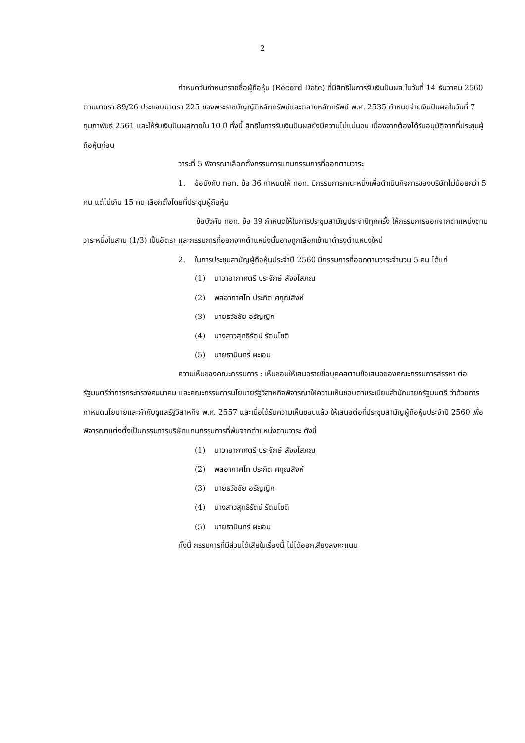2
กำหนดวันกำหนดรายชื่อผู้ถือหุ้น (Record Date) ที่มีสิทธิในการรับเงินปันผล ในวันที่ 14 ธันวาคม 2560 ตามมาตรา 89/26 ประกอบมาตรา 225 ของพระราชบัญญัติหลักทรัพย์และตลาดหลักทรัพย์ พ.ศ. 2535 กำหนดจ่ายเงินปันผลในวันที่ 7 กุมภาพันธ์ 2561 และให้รับเงินปันผลภายใน 10 ปี ทั้งนี้ สิทธิในการรับเงินปันผลยังมีความไม่แน่นอน เนื่องจากต้องได้รับอนุมัติจากที่ประชุมผู้ถือหุ้นก่อน
วาระที่ 5 พิจารณาเลือกตั้งกรรมการแทนกรรมการที่ออกตามวาระ
1. ข้อบังคับ ทอท. ข้อ 36 กำหนดให้ ทอท. มีกรรมการคณะหนึ่งเพื่อดำเนินกิจการของบริษัทไม่น้อยกว่า 5 คน แต่ไม่เกิน 15 คน เลือกตั้งโดยที่ประชุมผู้ถือหุ้น
ข้อบังคับ ทอท. ข้อ 39 กำหนดให้ในการประชุมสามัญประจำปีทุกครั้ง ให้กรรมการออกจากตำแหน่งตามวาระหนึ่งในสาม (1/3) เป็นอัตรา และกรรมการที่ออกจากตำแหน่งนั้นอาจถูกเลือกเข้ามาดำรงตำแหน่งใหม่
2. ในการประชุมสามัญผู้ถือหุ้นประจำปี 2560 มีกรรมการที่ออกตามวาระจำนวน 5 คน ได้แก่
(1) นาวาอากาศตรี ประจักษ์ สัจจโสภณ
(2) พลอากาศโท ประกิต ศกุณสิงห์
(3) นายธวัชชัย อรัญญิก
(4) นางสาวสุทธิรัตน์ รัตนโชติ
(5) นายธานินทร์ ผะเอม
ความเห็นของคณะกรรมการ : เห็นชอบให้เสนอรายชื่อบุคคลตามข้อเสนอของคณะกรรมการสรรหา ต่อรัฐมนตรีว่าการกระทรวงคมนาคม และคณะกรรมการนโยบายรัฐวิสาหกิจพิจารณาให้ความเห็นชอบตามระเบียบสำนักนายกรัฐมนตรี ว่าด้วยการกำหนดนโยบายและกำกับดูแลรัฐวิสาหกิจ พ.ศ. 2557 และเมื่อได้รับความเห็นชอบแล้ว ให้เสนอต่อที่ประชุมสามัญผู้ถือหุ้นประจำปี 2560 เพื่อพิจารณาแต่งตั้งเป็นกรรมการบริษัทแทนกรรมการที่พ้นจากตำแหน่งตามวาระ ดังนี้
(1) นาวาอากาศตรี ประจักษ์ สัจจโสภณ
(2) พลอากาศโท ประกิต ศกุณสิงห์
(3) นายธวัชชัย อรัญญิก
(4) นางสาวสุทธิรัตน์ รัตนโชติ
(5) นายธานินทร์ ผะเอม
ทั้งนี้ กรรมการที่มีส่วนได้เสียในเรื่องนี้ ไม่ได้ออกเสียงลงคะแนน